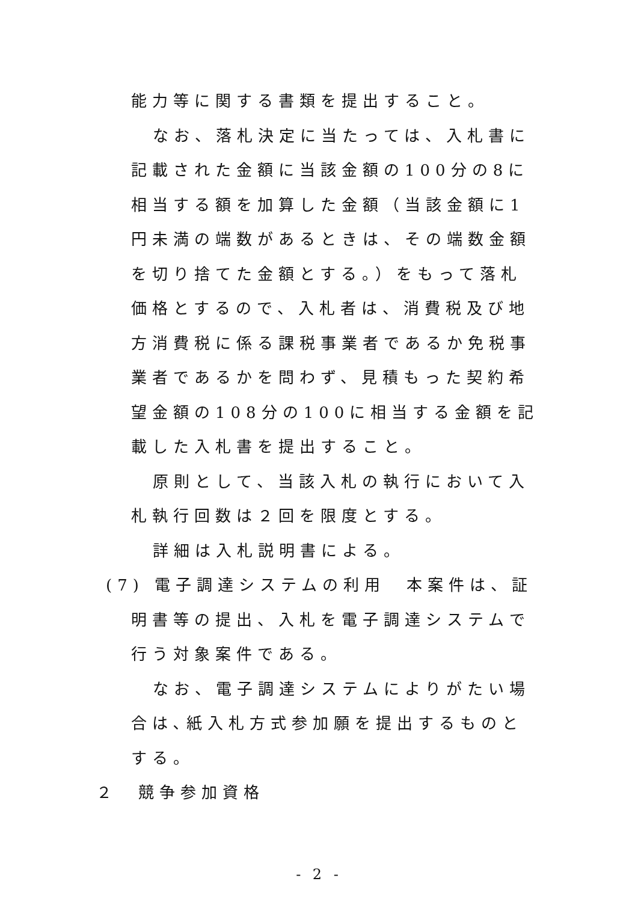能力等に関する書類を提出すること。
なお、落札決定に当たっては、入札書に記載された金額に当該金額の100分の8に相当する額を加算した金額（当該金額に1円未満の端数があるときは、その端数金額を切り捨てた金額とする。）をもって落札価格とするので、入札者は、消費税及び地方消費税に係る課税事業者であるか免税事業者であるかを問わず、見積もった契約希望金額の108分の100に相当する金額を記載した入札書を提出すること。
原則として、当該入札の執行において入札執行回数は２回を限度とする。
詳細は入札説明書による。
(7) 電子調達システムの利用　本案件は、証明書等の提出、入札を電子調達システムで行う対象案件である。
なお、電子調達システムによりがたい場合は､紙入札方式参加願を提出するものとする。
２　競争参加資格
- 2 -